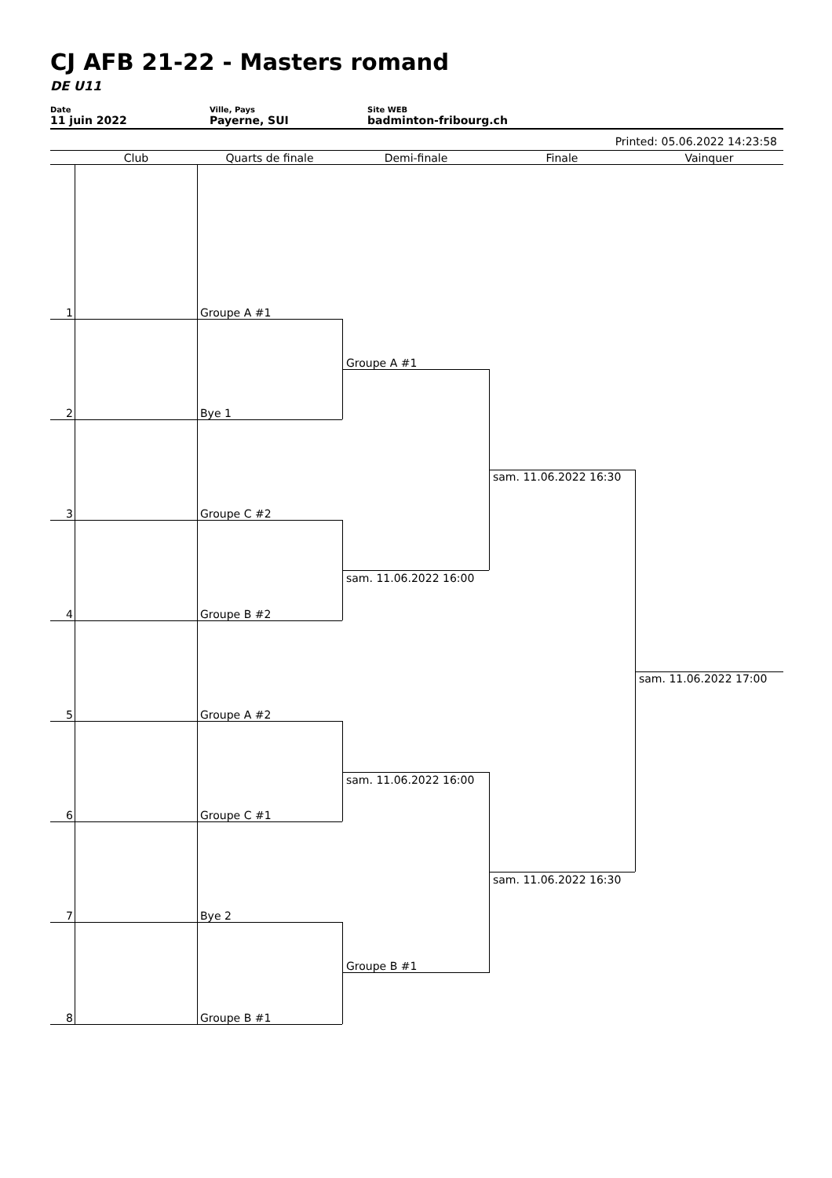CJ AFB 21-22 - Masters romand
DE U11
Date
11 juin 2022
Ville, Pays
Payerne, SUI
Site WEB
badminton-fribourg.ch
Printed: 05.06.2022 14:23:58
Club Quarts de finale Demi-finale Finale Vainquer
1 Groupe A #1
2 Bye 1
3 Groupe C #2
4 Groupe B #2
5 Groupe A #2
6 Groupe C #1
7 Bye 2
8 Groupe B #1
Groupe A #1
sam. 11.06.2022 16:00
sam. 11.06.2022 16:00
Groupe B #1
sam. 11.06.2022 16:30
sam. 11.06.2022 16:30
sam. 11.06.2022 17:00